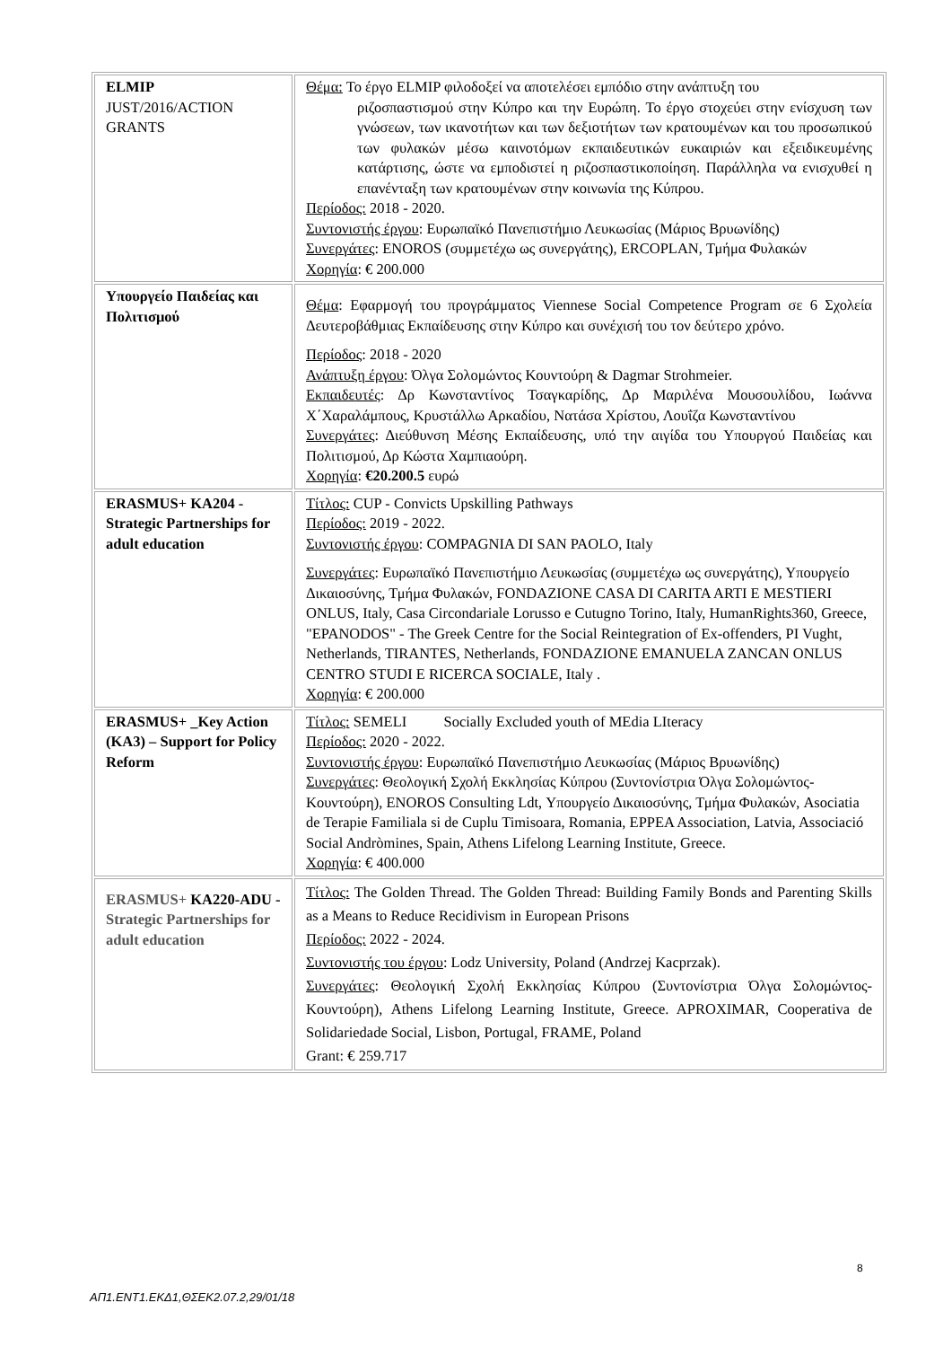| ELMIP JUST/2016/ACTION GRANTS | Θέμα: Το έργο ELMIP φιλοδοξεί να αποτελέσει εμπόδιο στην ανάπτυξη του ριζοσπαστισμού στην Κύπρο και την Ευρώπη. Το έργο στοχεύει στην ενίσχυση των γνώσεων, των ικανοτήτων και των δεξιοτήτων των κρατουμένων και του προσωπικού των φυλακών μέσω καινοτόμων εκπαιδευτικών ευκαιριών και εξειδικευμένης κατάρτισης, ώστε να εμποδιστεί η ριζοσπαστικοποίηση. Παράλληλα να ενισχυθεί η επανένταξη των κρατουμένων στην κοινωνία της Κύπρου. Περίοδος: 2018 - 2020. Συντονιστής έργου : Ευρωπαϊκό Πανεπιστήμιο Λευκωσίας (Μάριος Βρυωνίδης) Συνεργάτες : ENOROS (συμμετέχω ως συνεργάτης), ERCOPLAN, Τμήμα Φυλακών Χορηγία : € 200.000 |
| Υπουργείο Παιδείας και Πολιτισμού | Θέμα : Εφαρμογή του προγράμματος Viennese Social Competence Program σε 6 Σχολεία Δευτεροβάθμιας Εκπαίδευσης στην Κύπρο και συνέχισή του τον δεύτερο χρόνο. Περίοδος : 2018 - 2020 Ανάπτυξη έργου : Όλγα Σολομώντος Κουντούρη & Dagmar Strohmeier. Εκπαιδευτές : Δρ Κωνσταντίνος Τσαγκαρίδης, Δρ Μαριλένα Μουσουλίδου, Ιωάννα Χ΄Χαραλάμπους, Κρυστάλλω Αρκαδίου, Νατάσα Χρίστου, Λουΐζα Κωνσταντίνου Συνεργάτες : Διεύθυνση Μέσης Εκπαίδευσης, υπό την αιγίδα του Υπουργού Παιδείας και Πολιτισμού, Δρ Κώστα Χαμπιαούρη. Χορηγία : €20.200.5 ευρώ |
| ERASMUS+ KA204 - Strategic Partnerships for adult education | Τίτλος: CUP - Convicts Upskilling Pathways Περίοδος: 2019 - 2022. Συντονιστής έργου : COMPAGNIA DI SAN PAOLO, Italy Συνεργάτες : Ευρωπαϊκό Πανεπιστήμιο Λευκωσίας (συμμετέχω ως συνεργάτης), Υπουργείο Δικαιοσύνης, Τμήμα Φυλακών, FONDAZIONE CASA DI CARITA ARTI E MESTIERI ONLUS, Italy, Casa Circondariale Lorusso e Cutugno Torino, Italy, HumanRights360, Greece, "EPANODOS" - The Greek Centre for the Social Reintegration of Ex-offenders, PI Vught, Netherlands, TIRANTES, Netherlands, FONDAZIONE EMANUELA ZANCAN ONLUS CENTRO STUDI E RICERCA SOCIALE, Italy . Χορηγία : € 200.000 |
| ERASMUS+ _Key Action (KA3) – Support for Policy Reform | Τίτλος: SEMELI Socially Excluded youth of MEdia LIteracy Περίοδος: 2020 - 2022. Συντονιστής έργου : Ευρωπαϊκό Πανεπιστήμιο Λευκωσίας (Μάριος Βρυωνίδης) Συνεργάτες : Θεολογική Σχολή Εκκλησίας Κύπρου (Συντονίστρια Όλγα Σολομώντος-Κουντούρη), ENOROS Consulting Ldt, Υπουργείο Δικαιοσύνης, Τμήμα Φυλακών, Asociatia de Terapie Familiala si de Cuplu Timisoara, Romania, EPPEA Association, Latvia, Associació Social Andròmines, Spain, Athens Lifelong Learning Institute, Greece. Χορηγία : € 400.000 |
| ERASMUS+ KA220-ADU - Strategic Partnerships for adult education | Τίτλος: The Golden Thread. The Golden Thread: Building Family Bonds and Parenting Skills as a Means to Reduce Recidivism in European Prisons Περίοδος: 2022 - 2024. Συντονιστής του έργου : Lodz University, Poland (Andrzej Kacprzak). Συνεργάτες : Θεολογική Σχολή Εκκλησίας Κύπρου (Συντονίστρια Όλγα Σολομώντος-Κουντούρη), Athens Lifelong Learning Institute, Greece. APROXIMAR, Cooperativa de Solidariedade Social, Lisbon, Portugal, FRAME, Poland Grant: € 259.717 |
8
ΑΠ1.ΕΝΤ1.ΕΚΔ1,ΘΣΕΚ2.07.2,29/01/18